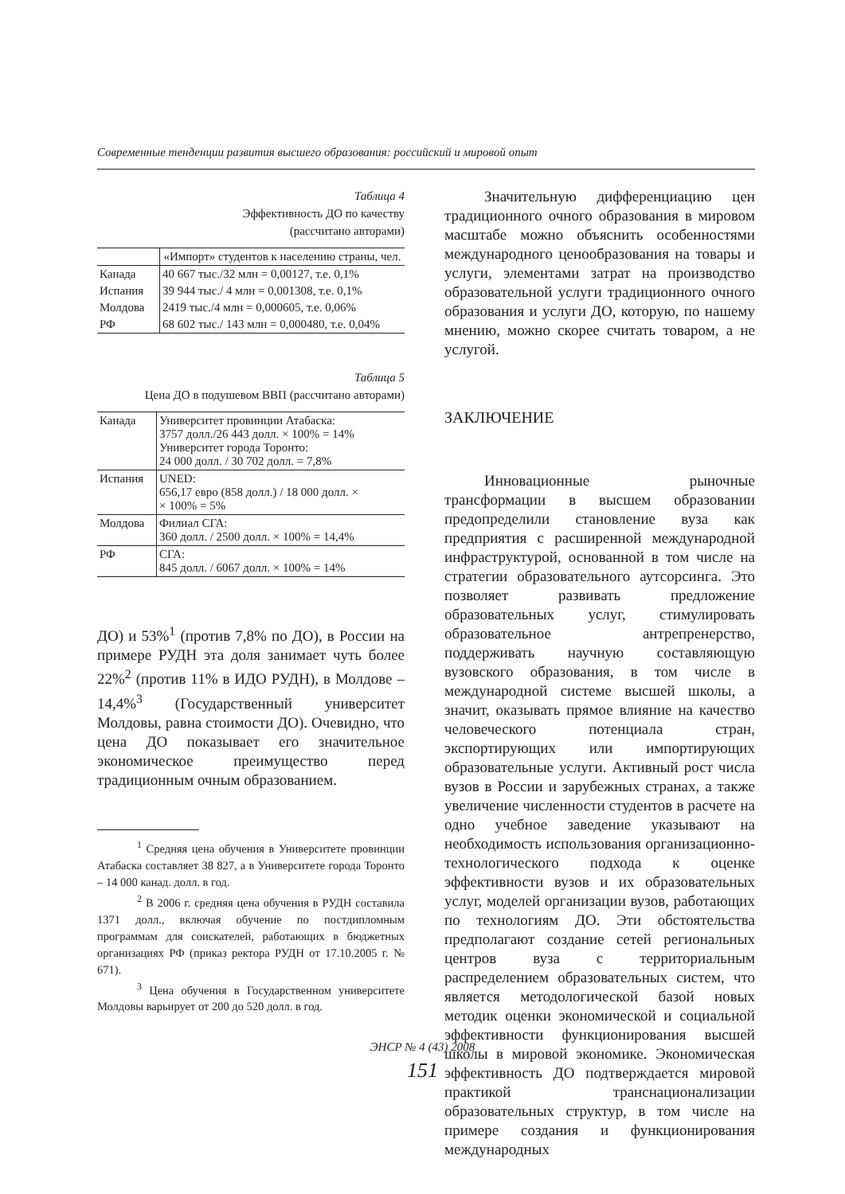Современные тенденции развития высшего образования: российский и мировой опыт
Таблица 4
Эффективность ДО по качеству
(рассчитано авторами)
| | «Импорт» студентов к населению страны, чел. |
| --- | --- |
| Канада | 40 667 тыс./32 млн = 0,00127, т.е. 0,1% |
| Испания | 39 944 тыс./ 4 млн = 0,001308, т.е. 0,1% |
| Молдова | 2419 тыс./4 млн = 0,000605, т.е. 0,06% |
| РФ | 68 602 тыс./ 143 млн = 0,000480, т.е. 0,04% |
Таблица 5
Цена ДО в подушевом ВВП (рассчитано авторами)
| Канада | Университет провинции Атабаска: 3757 долл./26 443 долл. × 100% = 14% Университет города Торонто: 24 000 долл. / 30 702 долл. = 7,8% |
| Испания | UNED: 656,17 евро (858 долл.) / 18 000 долл. × × 100% = 5% |
| Молдова | Филиал СГА: 360 долл. / 2500 долл. × 100% = 14,4% |
| РФ | СГА: 845 долл. / 6067 долл. × 100% = 14% |
ДО) и 53%<sup>1</sup> (против 7,8% по ДО), в России на примере РУДН эта доля занимает чуть более 22%<sup>2</sup> (против 11% в ИДО РУДН), в Молдове – 14,4%<sup>3</sup> (Государственный университет Молдовы, равна стоимости ДО). Очевидно, что цена ДО показывает его значительное экономическое преимущество перед традиционным очным образованием.
<sup>1</sup> Средняя цена обучения в Университете провинции Атабаска составляет 38 827, а в Университете города Торонто – 14 000 канад. долл. в год.
<sup>2</sup> В 2006 г. средняя цена обучения в РУДН составила 1371 долл., включая обучение по постдипломным программам для соискателей, работающих в бюджетных организациях РФ (приказ ректора РУДН от 17.10.2005 г. № 671).
<sup>3</sup> Цена обучения в Государственном университете Молдовы варьирует от 200 до 520 долл. в год.
Значительную дифференциацию цен традиционного очного образования в мировом масштабе можно объяснить особенностями международного ценообразования на товары и услуги, элементами затрат на производство образовательной услуги традиционного очного образования и услуги ДО, которую, по нашему мнению, можно скорее считать товаром, а не услугой.
ЗАКЛЮЧЕНИЕ
Инновационные рыночные трансформации в высшем образовании предопределили становление вуза как предприятия с расширенной международной инфраструктурой, основанной в том числе на стратегии образовательного аутсорсинга. Это позволяет развивать предложение образовательных услуг, стимулировать образовательное антрепренерство, поддерживать научную составляющую вузовского образования, в том числе в международной системе высшей школы, а значит, оказывать прямое влияние на качество человеческого потенциала стран, экспортирующих или импортирующих образовательные услуги. Активный рост числа вузов в России и зарубежных странах, а также увеличение численности студентов в расчете на одно учебное заведение указывают на необходимость использования организационно-технологического подхода к оценке эффективности вузов и их образовательных услуг, моделей организации вузов, работающих по технологиям ДО. Эти обстоятельства предполагают создание сетей региональных центров вуза с территориальным распределением образовательных систем, что является методологической базой новых методик оценки экономической и социальной эффективности функционирования высшей школы в мировой экономике. Экономическая эффективность ДО подтверждается мировой практикой транснационализации образовательных структур, в том числе на примере создания и функционирования международных
ЭНСР № 4 (43) 2008
151